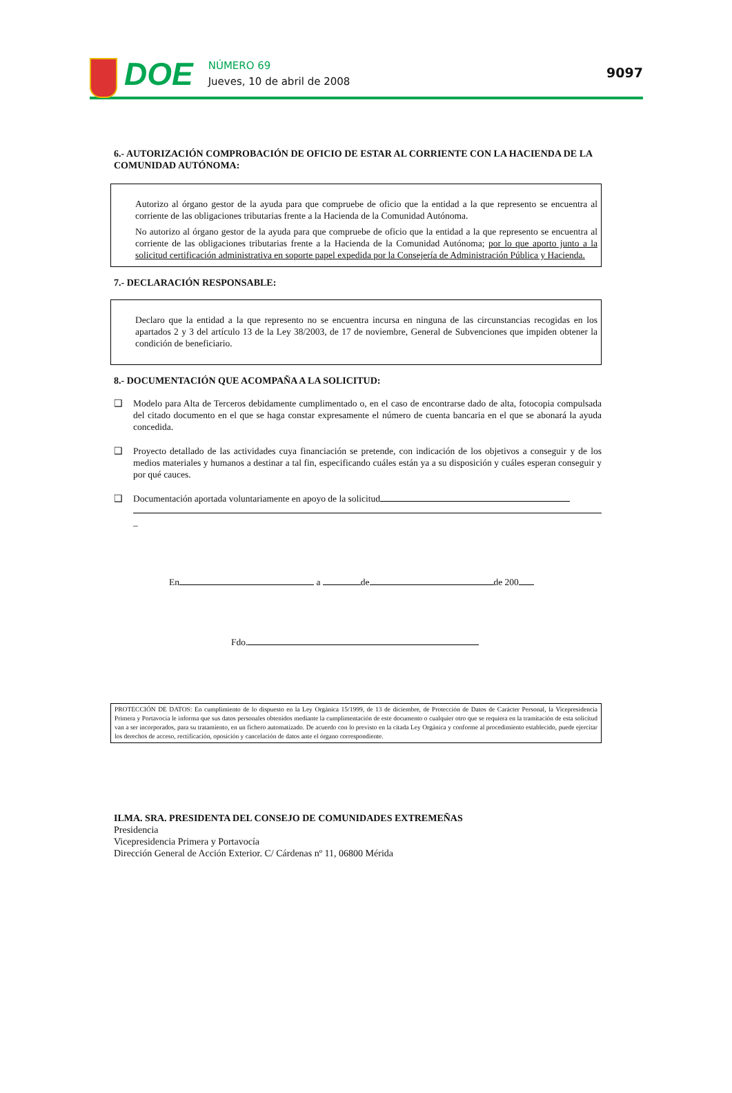DOE
NÚMERO 69
Jueves, 10 de abril de 2008
9097
6.- AUTORIZACIÓN COMPROBACIÓN DE OFICIO DE ESTAR AL CORRIENTE CON LA HACIENDA DE LA COMUNIDAD AUTÓNOMA:
Autorizo al órgano gestor de la ayuda para que compruebe de oficio que la entidad a la que represento se encuentra al corriente de las obligaciones tributarias frente a la Hacienda de la Comunidad Autónoma.
No autorizo al órgano gestor de la ayuda para que compruebe de oficio que la entidad a la que represento se encuentra al corriente de las obligaciones tributarias frente a la Hacienda de la Comunidad Autónoma; por lo que aporto junto a la solicitud certificación administrativa en soporte papel expedida por la Consejería de Administración Pública y Hacienda.
7.- DECLARACIÓN RESPONSABLE:
Declaro que la entidad a la que represento no se encuentra incursa en ninguna de las circunstancias recogidas en los apartados 2 y 3 del artículo 13 de la Ley 38/2003, de 17 de noviembre, General de Subvenciones que impiden obtener la condición de beneficiario.
8.- DOCUMENTACIÓN QUE ACOMPAÑA A LA SOLICITUD:
❑ Modelo para Alta de Terceros debidamente cumplimentado o, en el caso de encontrarse dado de alta, fotocopia compulsada del citado documento en el que se haga constar expresamente el número de cuenta bancaria en el que se abonará la ayuda concedida.
❑ Proyecto detallado de las actividades cuya financiación se pretende, con indicación de los objetivos a conseguir y de los medios materiales y humanos a destinar a tal fin, especificando cuáles están ya a su disposición y cuáles esperan conseguir y por qué cauces.
❑ Documentación aportada voluntariamente en apoyo de la solicitud
_
En a de de 200
Fdo.
PROTECCIÓN DE DATOS: En cumplimiento de lo dispuesto en la Ley Orgánica 15/1999, de 13 de diciembre, de Protección de Datos de Carácter Personal, la Vicepresidencia Primera y Portavocía le informa que sus datos personales obtenidos mediante la cumplimentación de este documento o cualquier otro que se requiera en la tramitación de esta solicitud van a ser incorporados, para su tratamiento, en un fichero automatizado. De acuerdo con lo previsto en la citada Ley Orgánica y conforme al procedimiento establecido, puede ejercitar los derechos de acceso, rectificación, oposición y cancelación de datos ante el órgano correspondiente.
ILMA. SRA. PRESIDENTA DEL CONSEJO DE COMUNIDADES EXTREMEÑAS
Presidencia
Vicepresidencia Primera y Portavocía
Dirección General de Acción Exterior. C/ Cárdenas nº 11, 06800 Mérida